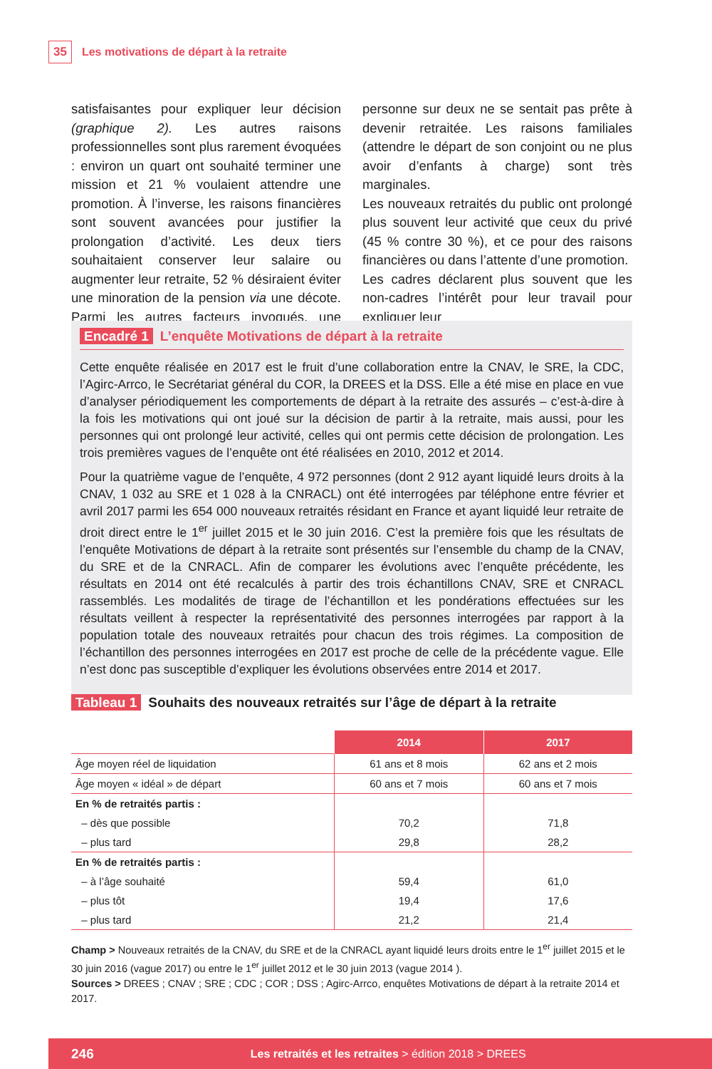35 Les motivations de départ à la retraite
satisfaisantes pour expliquer leur décision (graphique 2). Les autres raisons professionnelles sont plus rarement évoquées : environ un quart ont souhaité terminer une mission et 21 % voulaient attendre une promotion. À l’inverse, les raisons financières sont souvent avancées pour justifier la prolongation d’activité. Les deux tiers souhaitaient conserver leur salaire ou augmenter leur retraite, 52 % désiraient éviter une minoration de la pension via une décote. Parmi les autres facteurs invoqués, une personne sur deux ne se sentait pas prête à devenir retraitée. Les raisons familiales (attendre le départ de son conjoint ou ne plus avoir d’enfants à charge) sont très marginales.
Les nouveaux retraités du public ont prolongé plus souvent leur activité que ceux du privé (45 % contre 30 %), et ce pour des raisons financières ou dans l’attente d’une promotion.
Les cadres déclarent plus souvent que les non-cadres l’intérêt pour leur travail pour expliquer leur
Encadré 1 L’enquête Motivations de départ à la retraite
Cette enquête réalisée en 2017 est le fruit d’une collaboration entre la CNAV, le SRE, la CDC, l’Agirc-Arrco, le Secrétariat général du COR, la DREES et la DSS. Elle a été mise en place en vue d’analyser périodiquement les comportements de départ à la retraite des assurés – c’est-à-dire à la fois les motivations qui ont joué sur la décision de partir à la retraite, mais aussi, pour les personnes qui ont prolongé leur activité, celles qui ont permis cette décision de prolongation. Les trois premières vagues de l’enquête ont été réalisées en 2010, 2012 et 2014.
Pour la quatrième vague de l’enquête, 4 972 personnes (dont 2 912 ayant liquidé leurs droits à la CNAV, 1 032 au SRE et 1 028 à la CNRACL) ont été interrogées par téléphone entre février et avril 2017 parmi les 654 000 nouveaux retraités résidant en France et ayant liquidé leur retraite de droit direct entre le 1<sup>er</sup> juillet 2015 et le 30 juin 2016. C’est la première fois que les résultats de l’enquête Motivations de départ à la retraite sont présentés sur l’ensemble du champ de la CNAV, du SRE et de la CNRACL. Afin de comparer les évolutions avec l’enquête précédente, les résultats en 2014 ont été recalculés à partir des trois échantillons CNAV, SRE et CNRACL rassemblés. Les modalités de tirage de l’échantillon et les pondérations effectuées sur les résultats veillent à respecter la représentativité des personnes interrogées par rapport à la population totale des nouveaux retraités pour chacun des trois régimes. La composition de l’échantillon des personnes interrogées en 2017 est proche de celle de la précédente vague. Elle n’est donc pas susceptible d’expliquer les évolutions observées entre 2014 et 2017.
Tableau 1 Souhaits des nouveaux retraités sur l’âge de départ à la retraite
| | 2014 | 2017 |
| --- | --- | --- |
| Âge moyen réel de liquidation | 61 ans et 8 mois | 62 ans et 2 mois |
| Âge moyen « idéal » de départ | 60 ans et 7 mois | 60 ans et 7 mois |
| En % de retraités partis : | | |
| – dès que possible | 70,2 | 71,8 |
| – plus tard | 29,8 | 28,2 |
| En % de retraités partis : | | |
| – à l’âge souhaité | 59,4 | 61,0 |
| – plus tôt | 19,4 | 17,6 |
| – plus tard | 21,2 | 21,4 |
Champ > Nouveaux retraités de la CNAV, du SRE et de la CNRACL ayant liquidé leurs droits entre le 1<sup>er</sup> juillet 2015 et le 30 juin 2016 (vague 2017) ou entre le 1<sup>er</sup> juillet 2012 et le 30 juin 2013 (vague 2014 ).
Sources > DREES ; CNAV ; SRE ; CDC ; COR ; DSS ; Agirc-Arrco, enquêtes Motivations de départ à la retraite 2014 et 2017.
246 Les retraités et les retraites > édition 2018 > DREES